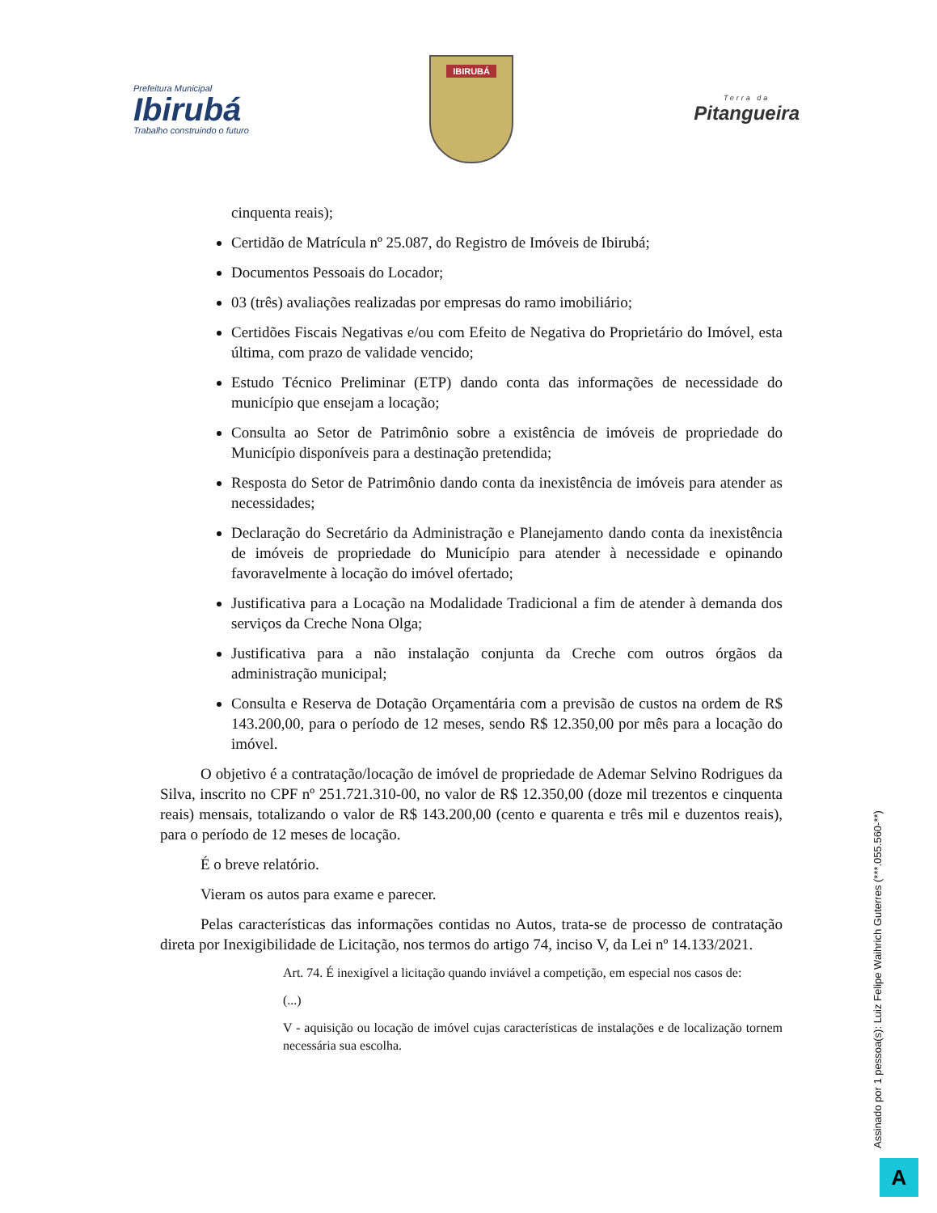Prefeitura Municipal
Ibirubá
Trabalho construindo o futuro
IBIRUBÁ
Terra da
Pitangueira
cinquenta reais);
Certidão de Matrícula nº 25.087, do Registro de Imóveis de Ibirubá;
Documentos Pessoais do Locador;
03 (três) avaliações realizadas por empresas do ramo imobiliário;
Certidões Fiscais Negativas e/ou com Efeito de Negativa do Proprietário do Imóvel, esta última, com prazo de validade vencido;
Estudo Técnico Preliminar (ETP) dando conta das informações de necessidade do município que ensejam a locação;
Consulta ao Setor de Patrimônio sobre a existência de imóveis de propriedade do Município disponíveis para a destinação pretendida;
Resposta do Setor de Patrimônio dando conta da inexistência de imóveis para atender as necessidades;
Declaração do Secretário da Administração e Planejamento dando conta da inexistência de imóveis de propriedade do Município para atender à necessidade e opinando favoravelmente à locação do imóvel ofertado;
Justificativa para a Locação na Modalidade Tradicional a fim de atender à demanda dos serviços da Creche Nona Olga;
Justificativa para a não instalação conjunta da Creche com outros órgãos da administração municipal;
Consulta e Reserva de Dotação Orçamentária com a previsão de custos na ordem de R$ 143.200,00, para o período de 12 meses, sendo R$ 12.350,00 por mês para a locação do imóvel.
O objetivo é a contratação/locação de imóvel de propriedade de Ademar Selvino Rodrigues da Silva, inscrito no CPF nº 251.721.310-00, no valor de R$ 12.350,00 (doze mil trezentos e cinquenta reais) mensais, totalizando o valor de R$ 143.200,00 (cento e quarenta e três mil e duzentos reais), para o período de 12 meses de locação.
É o breve relatório.
Vieram os autos para exame e parecer.
Pelas características das informações contidas no Autos, trata-se de processo de contratação direta por Inexigibilidade de Licitação, nos termos do artigo 74, inciso V, da Lei nº 14.133/2021.
Art. 74. É inexigível a licitação quando inviável a competição, em especial nos casos de:
(...)
V - aquisição ou locação de imóvel cujas características de instalações e de localização tornem necessária sua escolha.
Assinado por 1 pessoa(s): Luiz Felipe Waihrich Guterres (***.055.560-**)
A